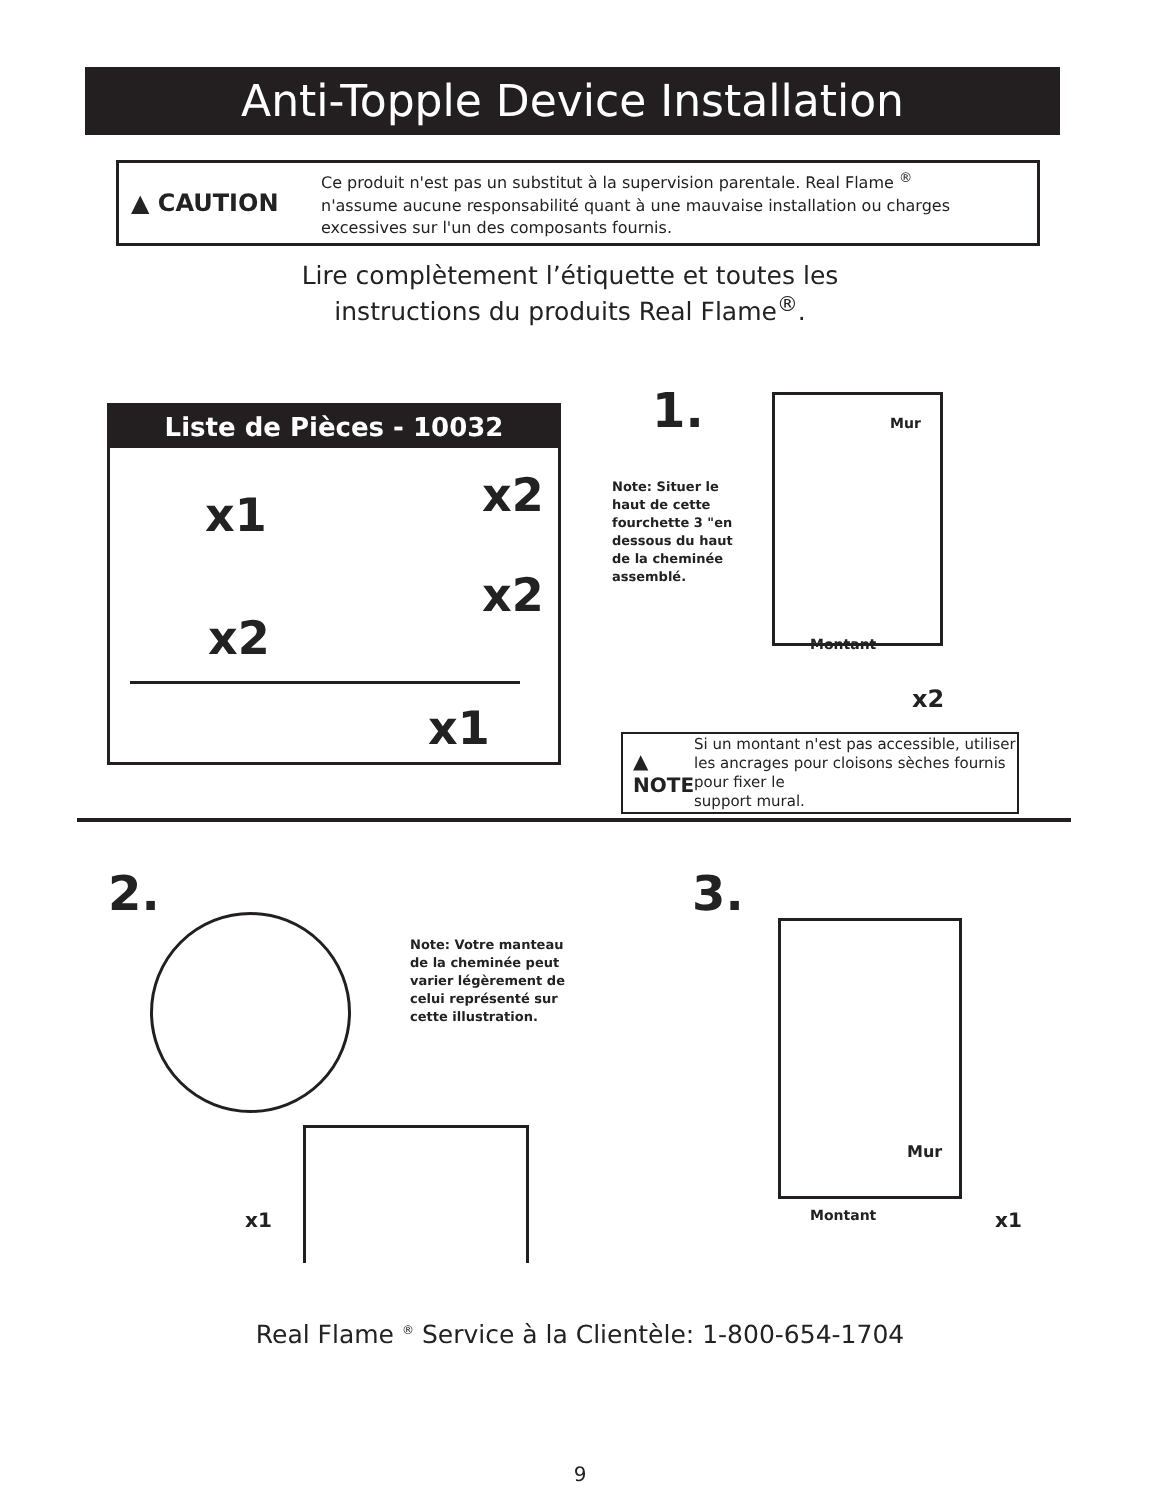Anti-Topple Device Installation
▲ CAUTION
Ce produit n'est pas un substitut à la supervision parentale. Real Flame <sup>®</sup>
n'assume aucune responsabilité quant à une mauvaise installation ou charges
excessives sur l'un des composants fournis.
Lire complètement l’étiquette et toutes les
instructions du produits Real Flame<sup>®</sup>.
Liste de Pièces - 10032
x1 x2
x2
x2
x1
1. Mur
Montant
Note: Situer le haut de cette fourchette 3 "en dessous du haut de la cheminée assemblé.
x2
▲ NOTE
Si un montant n'est pas accessible, utiliser les ancrages pour cloisons sèches fournis pour fixer le
support mural.
2.
Note: Votre manteau de la cheminée peut varier légèrement de celui représenté sur cette illustration.
x1
3.
Mur
Montant x1
Real Flame <sup>®</sup> Service à la Clientèle: 1-800-654-1704
9